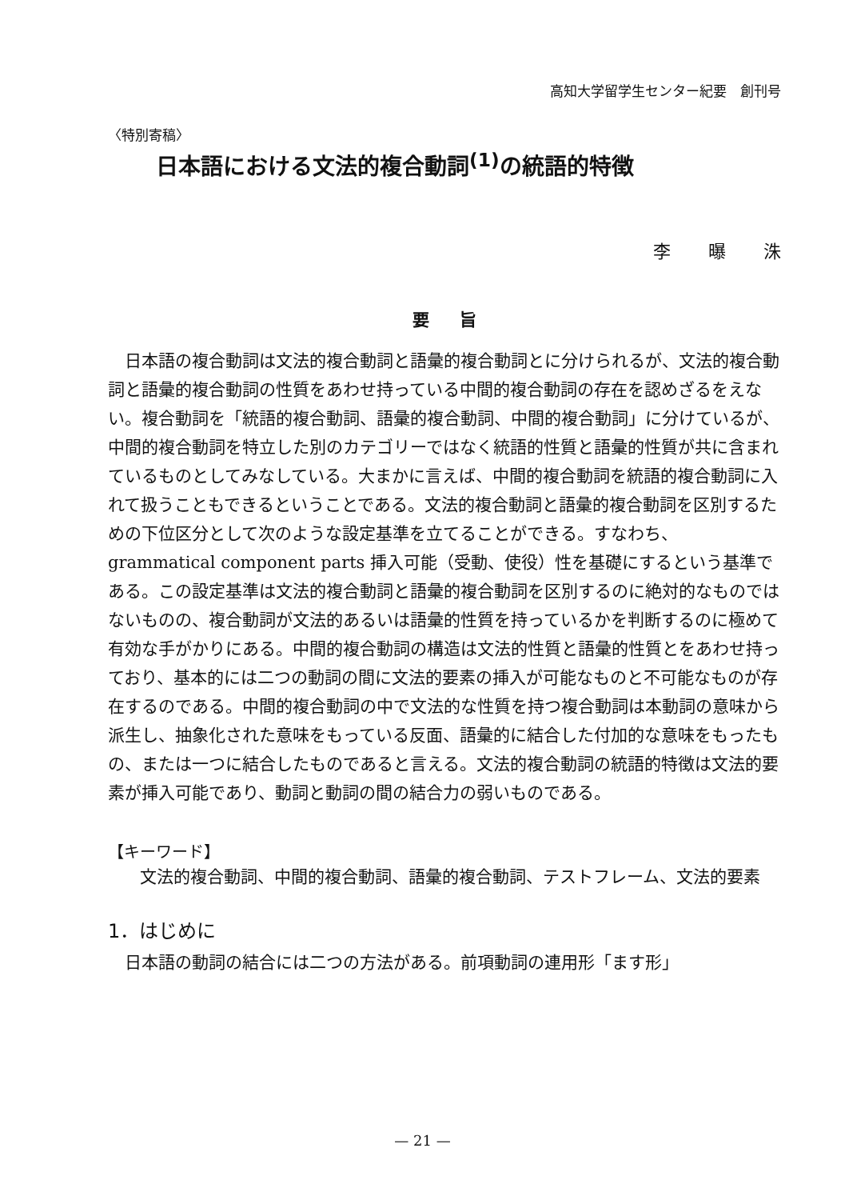高知大学留学生センター紀要　創刊号
〈特別寄稿〉
日本語における文法的複合動詞<sup>(1)</sup>の統語的特徴
李 曝 洙
要 旨
日本語の複合動詞は文法的複合動詞と語彙的複合動詞とに分けられるが、文法的複合動詞と語彙的複合動詞の性質をあわせ持っている中間的複合動詞の存在を認めざるをえない。複合動詞を「統語的複合動詞、語彙的複合動詞、中間的複合動詞」に分けているが、中間的複合動詞を特立した別のカテゴリーではなく統語的性質と語彙的性質が共に含まれているものとしてみなしている。大まかに言えば、中間的複合動詞を統語的複合動詞に入れて扱うこともできるということである。文法的複合動詞と語彙的複合動詞を区別するための下位区分として次のような設定基準を立てることができる。すなわち、grammatical component parts 挿入可能（受動、使役）性を基礎にするという基準である。この設定基準は文法的複合動詞と語彙的複合動詞を区別するのに絶対的なものではないものの、複合動詞が文法的あるいは語彙的性質を持っているかを判断するのに極めて有効な手がかりにある。中間的複合動詞の構造は文法的性質と語彙的性質とをあわせ持っており、基本的には二つの動詞の間に文法的要素の挿入が可能なものと不可能なものが存在するのである。中間的複合動詞の中で文法的な性質を持つ複合動詞は本動詞の意味から派生し、抽象化された意味をもっている反面、語彙的に結合した付加的な意味をもったもの、または一つに結合したものであると言える。文法的複合動詞の統語的特徴は文法的要素が挿入可能であり、動詞と動詞の間の結合力の弱いものである。
【キーワード】
文法的複合動詞、中間的複合動詞、語彙的複合動詞、テストフレーム、文法的要素
1．はじめに
日本語の動詞の結合には二つの方法がある。前項動詞の連用形「ます形」
— 21 —